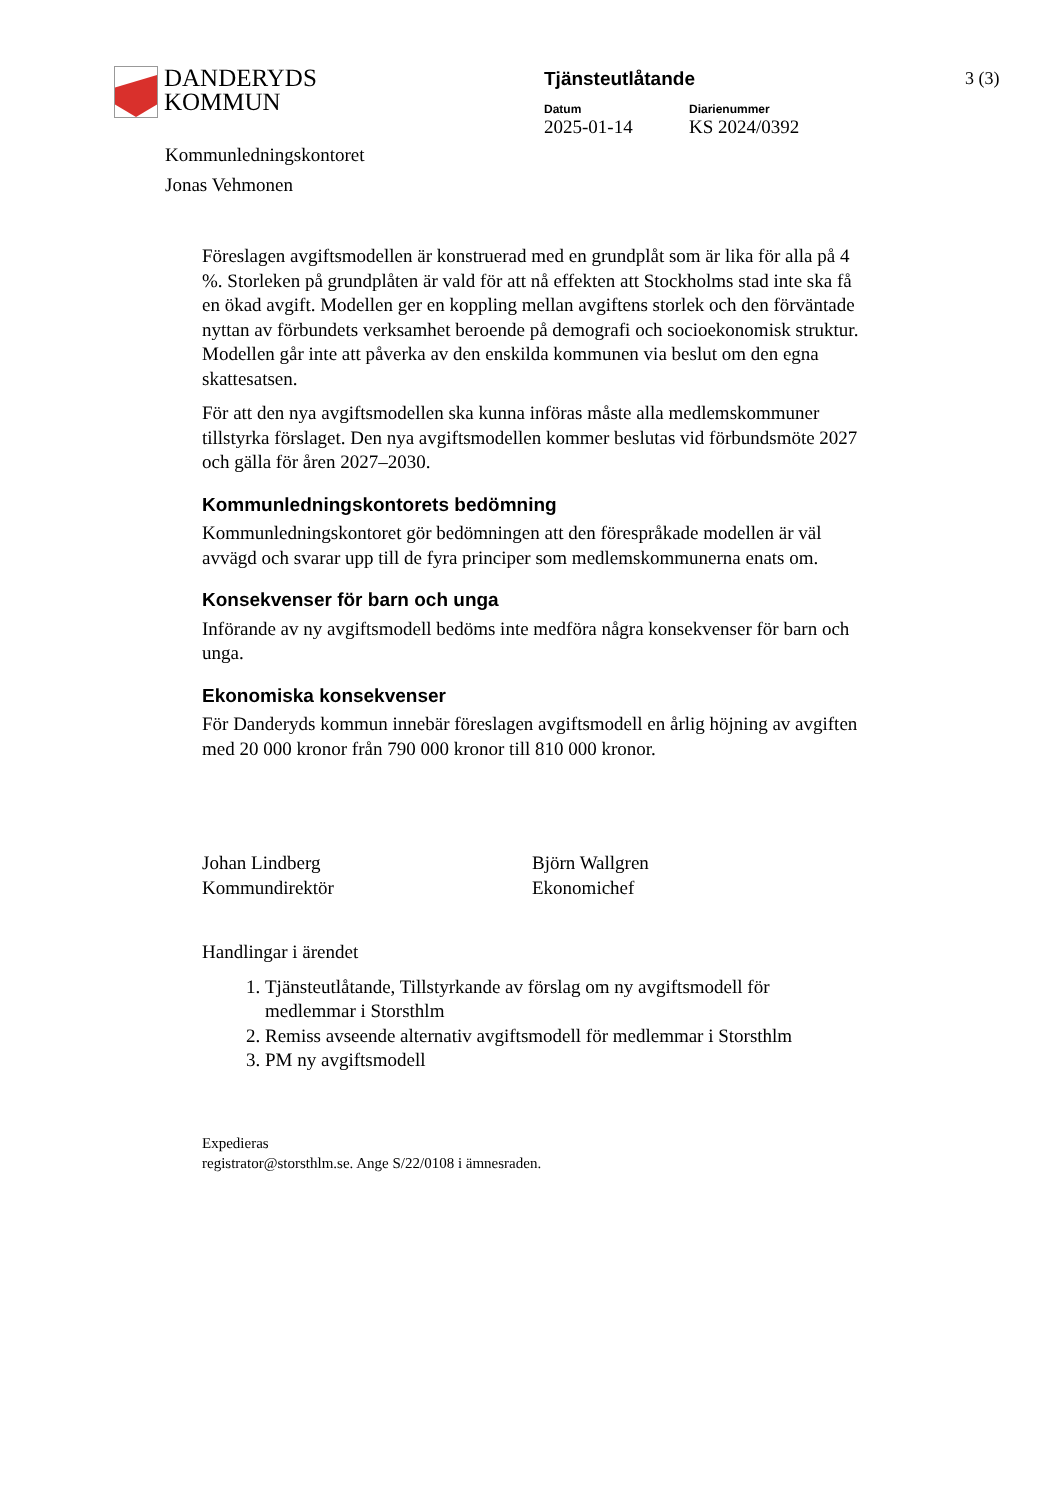DANDERYDS
KOMMUN
Tjänsteutlåtande
Datum
2025-01-14
Diarienummer
KS 2024/0392
3 (3)
Kommunledningskontoret
Jonas Vehmonen
Föreslagen avgiftsmodellen är konstruerad med en grundplåt som är lika för alla på 4 %. Storleken på grundplåten är vald för att nå effekten att Stockholms stad inte ska få en ökad avgift. Modellen ger en koppling mellan avgiftens storlek och den förväntade nyttan av förbundets verksamhet beroende på demografi och socioekonomisk struktur. Modellen går inte att påverka av den enskilda kommunen via beslut om den egna skattesatsen.
För att den nya avgiftsmodellen ska kunna införas måste alla medlemskommuner tillstyrka förslaget. Den nya avgiftsmodellen kommer beslutas vid förbundsmöte 2027 och gälla för åren 2027–2030.
Kommunledningskontorets bedömning
Kommunledningskontoret gör bedömningen att den förespråkade modellen är väl avvägd och svarar upp till de fyra principer som medlemskommunerna enats om.
Konsekvenser för barn och unga
Införande av ny avgiftsmodell bedöms inte medföra några konsekvenser för barn och unga.
Ekonomiska konsekvenser
För Danderyds kommun innebär föreslagen avgiftsmodell en årlig höjning av avgiften med 20 000 kronor från 790 000 kronor till 810 000 kronor.
Johan Lindberg
Kommundirektör
Björn Wallgren
Ekonomichef
Handlingar i ärendet
1. Tjänsteutlåtande, Tillstyrkande av förslag om ny avgiftsmodell för medlemmar i Storsthlm
2. Remiss avseende alternativ avgiftsmodell för medlemmar i Storsthlm
3. PM ny avgiftsmodell
Expedieras
registrator@storsthlm.se. Ange S/22/0108 i ämnesraden.